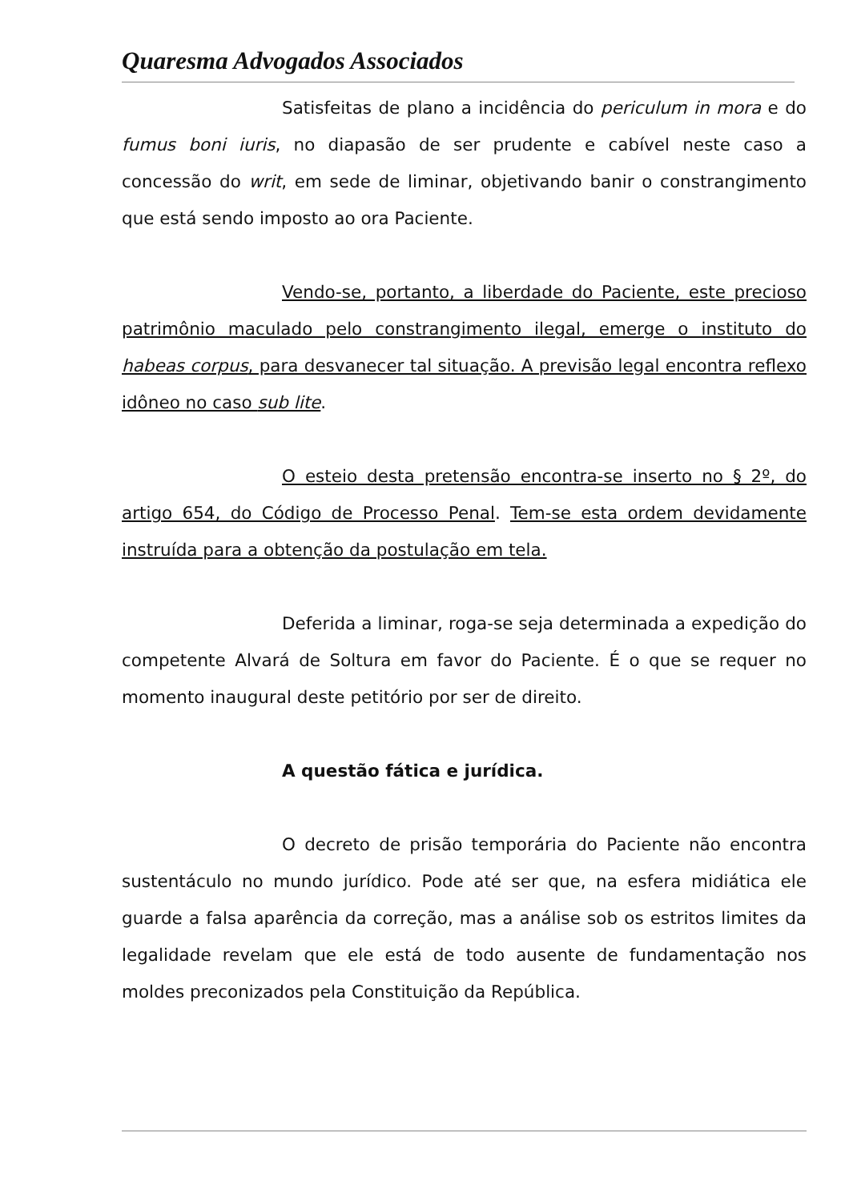Quaresma Advogados Associados
Satisfeitas de plano a incidência do periculum in mora e do fumus boni iuris, no diapasão de ser prudente e cabível neste caso a concessão do writ, em sede de liminar, objetivando banir o constrangimento que está sendo imposto ao ora Paciente.
Vendo-se, portanto, a liberdade do Paciente, este precioso patrimônio maculado pelo constrangimento ilegal, emerge o instituto do habeas corpus, para desvanecer tal situação. A previsão legal encontra reflexo idôneo no caso sub lite.
O esteio desta pretensão encontra-se inserto no § 2º, do artigo 654, do Código de Processo Penal. Tem-se esta ordem devidamente instruída para a obtenção da postulação em tela.
Deferida a liminar, roga-se seja determinada a expedição do competente Alvará de Soltura em favor do Paciente. É o que se requer no momento inaugural deste petitório por ser de direito.
A questão fática e jurídica.
O decreto de prisão temporária do Paciente não encontra sustentáculo no mundo jurídico. Pode até ser que, na esfera midiática ele guarde a falsa aparência da correção, mas a análise sob os estritos limites da legalidade revelam que ele está de todo ausente de fundamentação nos moldes preconizados pela Constituição da República.